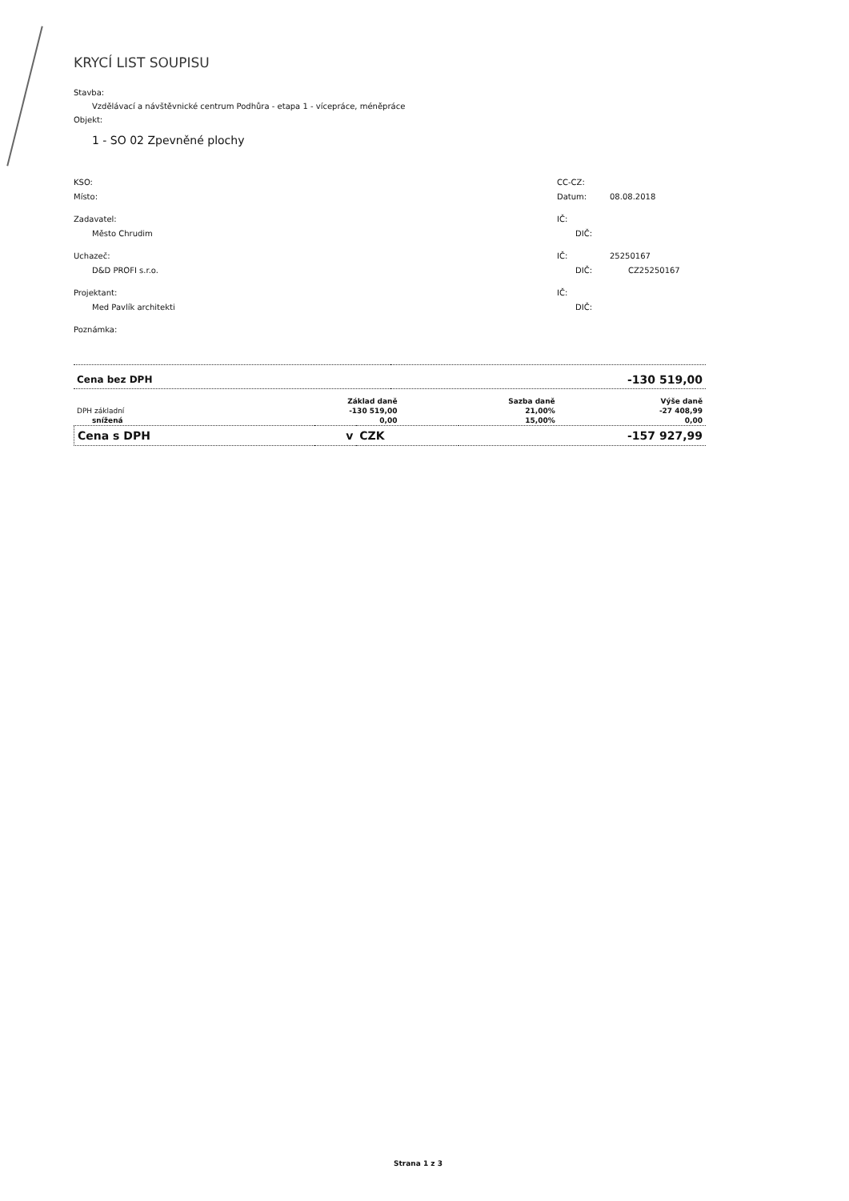KRYCÍ LIST SOUPISU
Stavba:
Vzdělávací a návštěvnické centrum Podhůra - etapa 1 - vícepráce, méněpráce
Objekt:
1 - SO 02 Zpevněné plochy
KSO: CC-CZ:
Místo: Datum: 08.08.2018
Zadavatel: IČ:
Město Chrudim DIČ:
Uchazeč: IČ: 25250167
D&D PROFI s.r.o. DIČ: CZ25250167
Projektant: IČ:
Med Pavlík architekti DIČ:
Poznámka:
| Cena bez DPH | -130 519,00 |
| | Základ daně | Sazba daně | Výše daně |
| --- | --- | --- | --- |
| DPH základní | -130 519,00 | 21,00% | -27 408,99 |
| snížená | 0,00 | 15,00% | 0,00 |
| Cena s DPH | v | CZK | -157 927,99 |
Strana 1 z 3